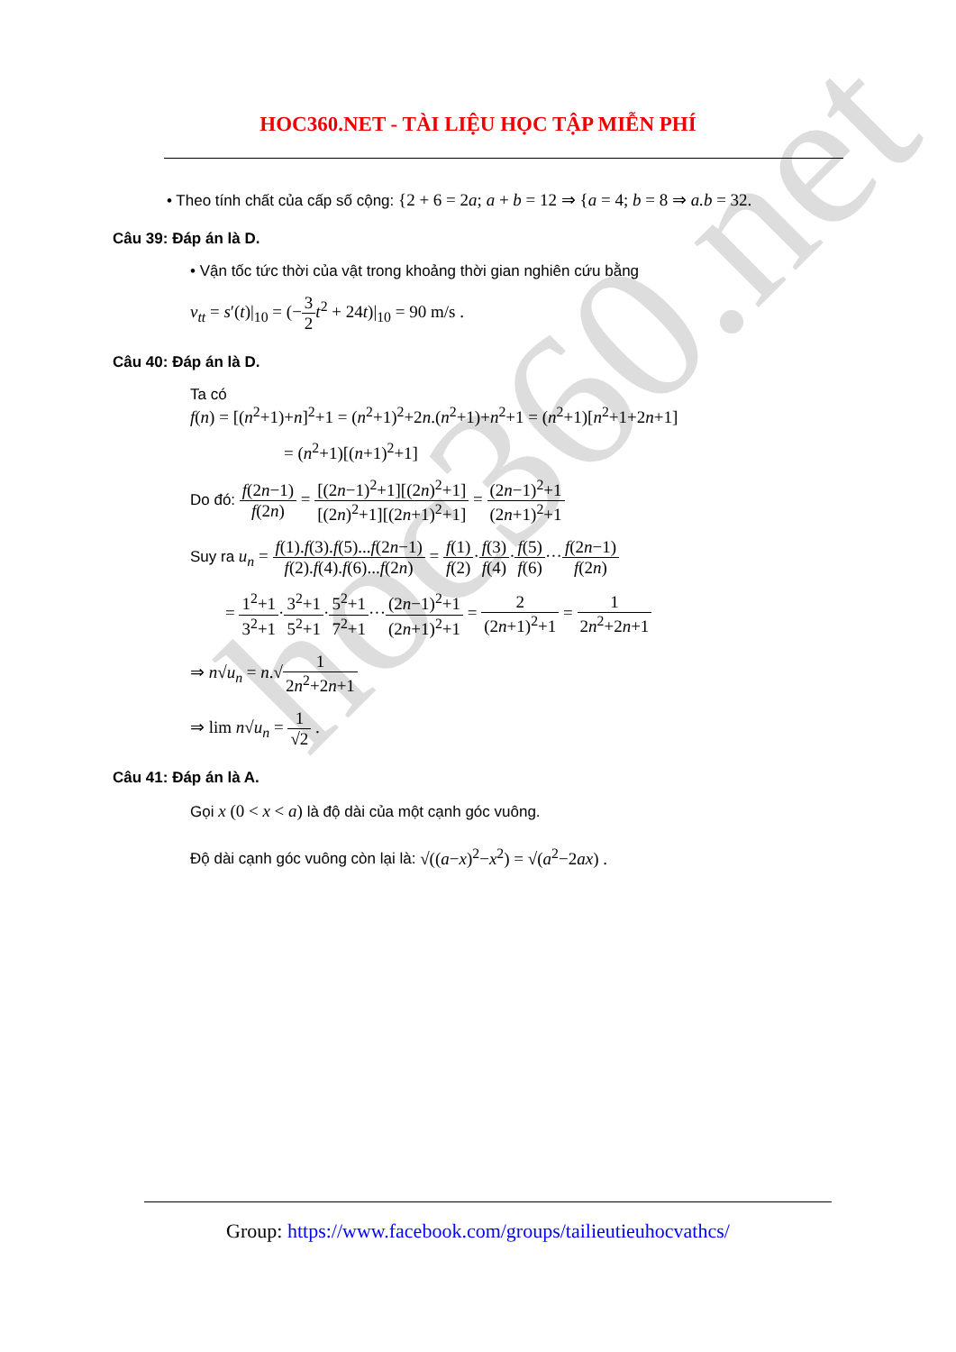hoc360.net
HOC360.NET - TÀI LIỆU HỌC TẬP MIỄN PHÍ
• Theo tính chất của cấp số cộng: {2 + 6 = 2a; a + b = 12 ⇒ {a = 4; b = 8 ⇒ a.b = 32.
Câu 39: Đáp án là D.
• Vận tốc tức thời của vật trong khoảng thời gian nghiên cứu bằng
v<sub>tt</sub> = s′(t)|<sub>10</sub> = (−3 2 t<sup>2</sup> + 24t)|<sub>10</sub> = 90 m/s .
Câu 40: Đáp án là D.
Ta có
f(n) = [(n<sup>2</sup>+1)+n]<sup>2</sup>+1 = (n<sup>2</sup>+1)<sup>2</sup>+2n.(n<sup>2</sup>+1)+n<sup>2</sup>+1 = (n<sup>2</sup>+1)[n<sup>2</sup>+1+2n+1]
= (n<sup>2</sup>+1)[(n+1)<sup>2</sup>+1]
Do đó: f(2n−1) f(2n) = [(2n−1)<sup>2</sup>+1][(2n)<sup>2</sup>+1] [(2n)<sup>2</sup>+1][(2n+1)<sup>2</sup>+1] = (2n−1)<sup>2</sup>+1 (2n+1)<sup>2</sup>+1
Suy ra u<sub>n</sub> = f(1).f(3).f(5)...f(2n−1) f(2).f(4).f(6)...f(2n) = f(1) f(2)·f(3) f(4)·f(5) f(6)···f(2n−1) f(2n)
= 1<sup>2</sup>+1 3<sup>2</sup>+1·3<sup>2</sup>+1 5<sup>2</sup>+1·5<sup>2</sup>+1 7<sup>2</sup>+1···(2n−1)<sup>2</sup>+1 (2n+1)<sup>2</sup>+1 = 2 (2n+1)<sup>2</sup>+1 = 1 2n<sup>2</sup>+2n+1
⇒ n√u<sub>n</sub> = n.√1 2n<sup>2</sup>+2n+1
⇒ lim n√u<sub>n</sub> = 1 √2 .
Câu 41: Đáp án là A.
Gọi x (0 < x < a) là độ dài của một cạnh góc vuông.
Độ dài cạnh góc vuông còn lại là: √((a−x)<sup>2</sup>−x<sup>2</sup>) = √(a<sup>2</sup>−2ax) .
Group: https://www.facebook.com/groups/tailieutieuhocvathcs/